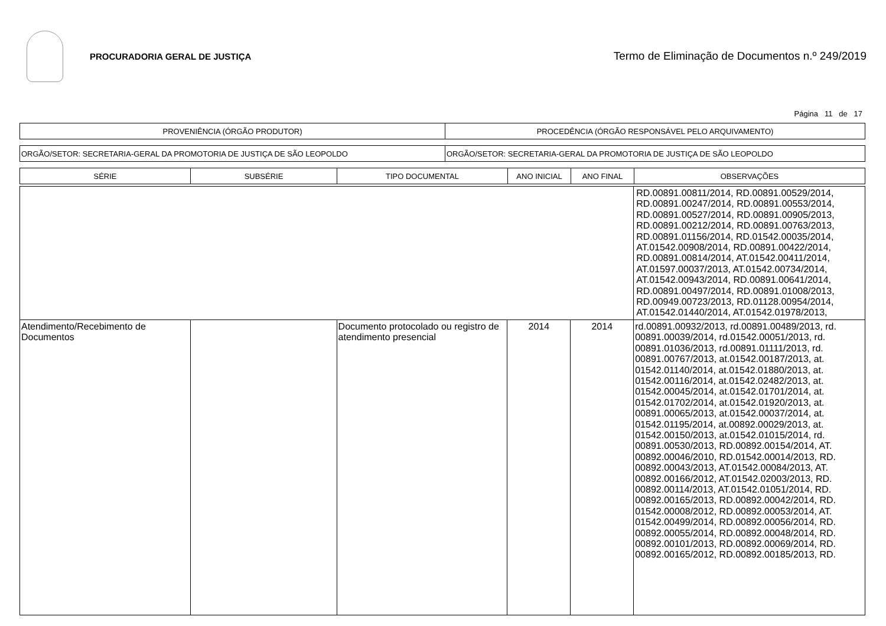PROCURADORIA GERAL DE JUSTIÇA
Termo de Eliminação de Documentos n.º 249/2019
Página 11 de 17
| PROVENIÊNCIA (ÓRGÃO PRODUTOR) | PROCEDÊNCIA (ÓRGÃO RESPONSÁVEL PELO ARQUIVAMENTO) |
| --- | --- |
| ORGÃO/SETOR: SECRETARIA-GERAL DA PROMOTORIA DE JUSTIÇA DE SÃO LEOPOLDO | ORGÃO/SETOR: SECRETARIA-GERAL DA PROMOTORIA DE JUSTIÇA DE SÃO LEOPOLDO |
| SÉRIE | SUBSÉRIE | TIPO DOCUMENTAL | ANO INICIAL | ANO FINAL | OBSERVAÇÕES |
| --- | --- | --- | --- | --- | --- |
| | | | | | RD.00891.00811/2014, RD.00891.00529/2014, RD.00891.00247/2014, RD.00891.00553/2014, RD.00891.00527/2014, RD.00891.00905/2013, RD.00891.00212/2014, RD.00891.00763/2013, RD.00891.01156/2014, RD.01542.00035/2014, AT.01542.00908/2014, RD.00891.00422/2014, RD.00891.00814/2014, AT.01542.00411/2014, AT.01597.00037/2013, AT.01542.00734/2014, AT.01542.00943/2014, RD.00891.00641/2014, RD.00891.00497/2014, RD.00891.01008/2013, RD.00949.00723/2013, RD.01128.00954/2014, AT.01542.01440/2014, AT.01542.01978/2013, |
| Atendimento/Recebimento de Documentos | | Documento protocolado ou registro de atendimento presencial | 2014 | 2014 | rd.00891.00932/2013, rd.00891.00489/2013, rd. 00891.00039/2014, rd.01542.00051/2013, rd. 00891.01036/2013, rd.00891.01111/2013, rd. 00891.00767/2013, at.01542.00187/2013, at. 01542.01140/2014, at.01542.01880/2013, at. 01542.00116/2014, at.01542.02482/2013, at. 01542.00045/2014, at.01542.01701/2014, at. 01542.01702/2014, at.01542.01920/2013, at. 00891.00065/2013, at.01542.00037/2014, at. 01542.01195/2014, at.00892.00029/2013, at. 01542.00150/2013, at.01542.01015/2014, rd. 00891.00530/2013, RD.00892.00154/2014, AT. 00892.00046/2010, RD.01542.00014/2013, RD. 00892.00043/2013, AT.01542.00084/2013, AT. 00892.00166/2012, AT.01542.02003/2013, RD. 00892.00114/2013, AT.01542.01051/2014, RD. 00892.00165/2013, RD.00892.00042/2014, RD. 01542.00008/2012, RD.00892.00053/2014, AT. 01542.00499/2014, RD.00892.00056/2014, RD. 00892.00055/2014, RD.00892.00048/2014, RD. 00892.00101/2013, RD.00892.00069/2014, RD. 00892.00165/2012, RD.00892.00185/2013, RD. |